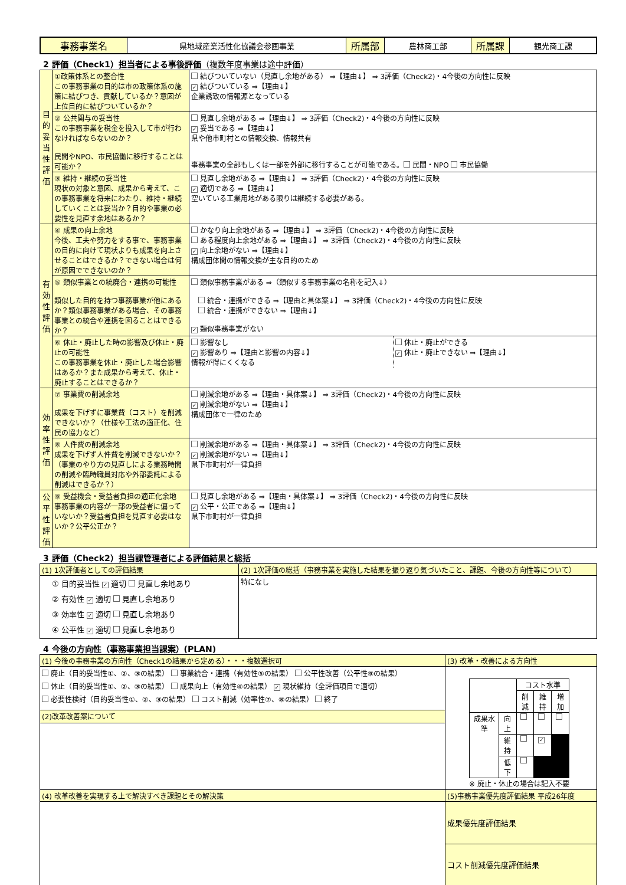| 事務事業名 | 県地域産業活性化協議会参画事業 | 所属部 | 農林商工部 | 所属課 | 観光商工課 |
2 評価（Check1）担当者による事後評価（複数年度事業は途中評価）
| 目的妥当性評価 | ①政策体系との整合性 この事務事業の目的は市の政策体系の施策に結びつき、貢献しているか？意図が上位目的に結びついているか？ | 結びついていない（見直し余地がある） ⇒【理由↓】 ⇒ 3評価（Check2)・4今後の方向性に反映 ✓ 結びついている ⇒【理由↓】 企業誘致の情報源となっている |
| | ② 公共関与の妥当性 この事務事業を税金を投入して市が行わなければならないのか？ 民間やNPO、市民協働に移行することは可能か？ | 見直し余地がある ⇒【理由↓】 ⇒ 3評価（Check2)・4今後の方向性に反映 ✓ 妥当である ⇒【理由↓】 県や他市町村との情報交換、情報共有 事務事業の全部もしくは一部を外部に移行することが可能である。 民間・NPO 市民協働 |
| | ③ 維持・継続の妥当性 現状の対象と意図、成果から考えて、この事務事業を将来にわたり、維持・継続していくことは妥当か？目的や事業の必要性を見直す余地はあるか？ | 見直し余地がある ⇒【理由↓】 ⇒ 3評価（Check2)・4今後の方向性に反映 ✓ 適切である ⇒【理由↓】 空いている工業用地がある限りは継続する必要がある。 |
| 有効性評価 | ④ 成果の向上余地 今後、工夫や努力をする事で、事務事業の目的に向けて現状よりも成果を向上させることはできるか？できない場合は何が原因でできないのか？ | かなり向上余地がある ⇒【理由↓】 ⇒ 3評価（Check2)・4今後の方向性に反映 ある程度向上余地がある ⇒【理由↓】 ⇒ 3評価（Check2)・4今後の方向性に反映 ✓ 向上余地がない ⇒【理由↓】 構成団体間の情報交換が主な目的のため |
| | ⑤ 類似事業との統廃合・連携の可能性 類似した目的を持つ事務事業が他にあるか？類似事務事業がある場合、その事務事業との統合や連携を図ることはできるか？ | 類似事務事業がある ⇒（類似する事務事業の名称を記入↓） 統合・連携ができる ⇒【理由と具体案↓】 ⇒ 3評価（Check2)・4今後の方向性に反映 統合・連携ができない ⇒【理由↓】 ✓ 類似事務事業がない |
| | ⑥ 休止・廃止した時の影響及び休止・廃止の可能性 この事務事業を休止・廃止した場合影響はあるか？また成果から考えて、休止・廃止することはできるか？ | / 影響なし ✓ 影響あり ⇒【理由と影響の内容↓】 情報が得にくくなる / 休止・廃止ができる ✓ 休止・廃止できない ⇒【理由↓】 / |
| 効率性評価 | ⑦ 事業費の削減余地 成果を下げずに事業費（コスト）を削減できないか？（仕様や工法の適正化、住民の協力など） | 削減余地がある ⇒【理由・具体案↓】 ⇒ 3評価（Check2)・4今後の方向性に反映 ✓ 削減余地がない ⇒【理由↓】 構成団体で一律のため |
| | ⑧ 人件費の削減余地 成果を下げず人件費を削減できないか？（事業のやり方の見直しによる業務時間の削減や臨時職員対応や外部委託による削減はできるか？） | 削減余地がある ⇒【理由・具体案↓】 ⇒ 3評価（Check2)・4今後の方向性に反映 ✓ 削減余地がない ⇒【理由↓】 県下市町村が一律負担 |
| 公平性評価 | ⑨ 受益機会・受益者負担の適正化余地 事務事業の内容が一部の受益者に偏っていないか？受益者負担を見直す必要はないか？公平公正か？ | 見直し余地がある ⇒【理由・具体案↓】 ⇒ 3評価（Check2)・4今後の方向性に反映 ✓ 公平・公正である ⇒【理由↓】 県下市町村が一律負担 |
3 評価（Check2）担当課管理者による評価結果と総括
| (1) 1次評価者としての評価結果 | (2) 1次評価の総括（事務事業を実施した結果を振り返り気づいたこと、課題、今後の方向性等について） |
| ① 目的妥当性 ✓ 適切 見直し余地あり ② 有効性 ✓ 適切 見直し余地あり ③ 効率性 ✓ 適切 見直し余地あり ④ 公平性 ✓ 適切 見直し余地あり | 特になし |
4 今後の方向性（事務事業担当課案）(PLAN)
| (1) 今後の事務事業の方向性（Check1の結果から定める）・・・複数選択可 | (3) 改革・改善による方向性 |
| 廃止（目的妥当性①、②、③の結果） 事業統合・連携（有効性⑤の結果） 公平性改善（公平性⑨の結果） 休止（目的妥当性①、②、③の結果） 成果向上（有効性④の結果） ✓ 現状維持（全評価項目で適切） 必要性検討（目的妥当性①、②、③の結果） コスト削減（効率性⑦、⑧の結果） 終了 | / / / コスト水準 / / / / / / 削減 / 維持 / 増加 / / 成果水準 / 向上 / / / / / / 維持 / / ✓ / / / / 低下 / / / / ※ 廃止・休止の場合は記入不要 |
| (2)改革改善案について | |
| (4) 改革改善を実現する上で解決すべき課題とその解決策 | (5)事務事業優先度評価結果 平成26年度 |
| | 成果優先度評価結果 |
| | コスト削減優先度評価結果 |